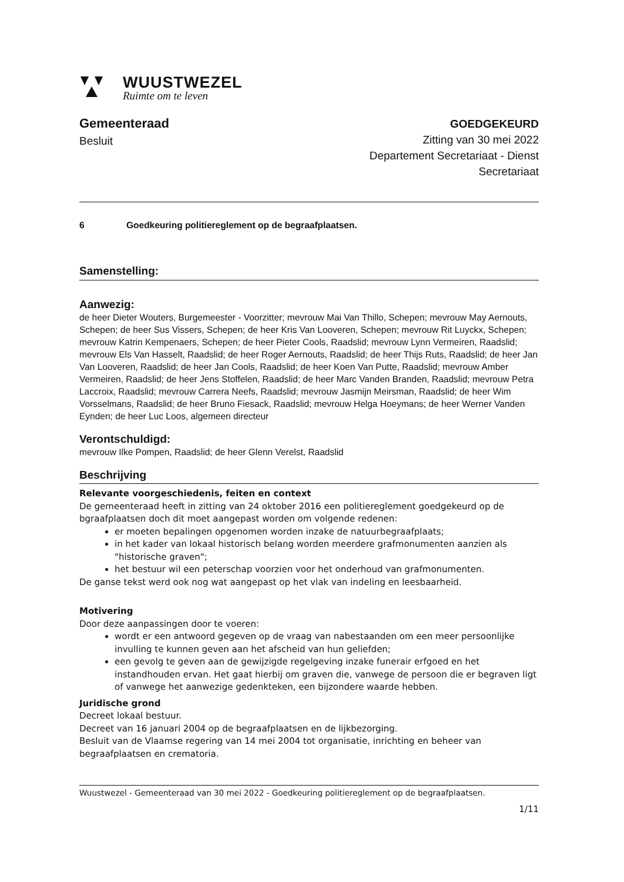WUUSTWEZEL
Ruimte om te leven
Gemeenteraad
Besluit
GOEDGEKEURD
Zitting van 30 mei 2022
Departement Secretariaat - Dienst
Secretariaat
6 Goedkeuring politiereglement op de begraafplaatsen.
Samenstelling:
Aanwezig:
de heer Dieter Wouters, Burgemeester - Voorzitter; mevrouw Mai Van Thillo, Schepen; mevrouw May Aernouts, Schepen; de heer Sus Vissers, Schepen; de heer Kris Van Looveren, Schepen; mevrouw Rit Luyckx, Schepen; mevrouw Katrin Kempenaers, Schepen; de heer Pieter Cools, Raadslid; mevrouw Lynn Vermeiren, Raadslid; mevrouw Els Van Hasselt, Raadslid; de heer Roger Aernouts, Raadslid; de heer Thijs Ruts, Raadslid; de heer Jan Van Looveren, Raadslid; de heer Jan Cools, Raadslid; de heer Koen Van Putte, Raadslid; mevrouw Amber Vermeiren, Raadslid; de heer Jens Stoffelen, Raadslid; de heer Marc Vanden Branden, Raadslid; mevrouw Petra Laccroix, Raadslid; mevrouw Carrera Neefs, Raadslid; mevrouw Jasmijn Meirsman, Raadslid; de heer Wim Vorsselmans, Raadslid; de heer Bruno Fiesack, Raadslid; mevrouw Helga Hoeymans; de heer Werner Vanden Eynden; de heer Luc Loos, algemeen directeur
Verontschuldigd:
mevrouw Ilke Pompen, Raadslid; de heer Glenn Verelst, Raadslid
Beschrijving
Relevante voorgeschiedenis, feiten en context
De gemeenteraad heeft in zitting van 24 oktober 2016 een politiereglement goedgekeurd op de bgraafplaatsen doch dit moet aangepast worden om volgende redenen:
er moeten bepalingen opgenomen worden inzake de natuurbegraafplaats;
in het kader van lokaal historisch belang worden meerdere grafmonumenten aanzien als "historische graven";
het bestuur wil een peterschap voorzien voor het onderhoud van grafmonumenten.
De ganse tekst werd ook nog wat aangepast op het vlak van indeling en leesbaarheid.
Motivering
Door deze aanpassingen door te voeren:
wordt er een antwoord gegeven op de vraag van nabestaanden om een meer persoonlijke invulling te kunnen geven aan het afscheid van hun geliefden;
een gevolg te geven aan de gewijzigde regelgeving inzake funerair erfgoed en het instandhouden ervan. Het gaat hierbij om graven die, vanwege de persoon die er begraven ligt of vanwege het aanwezige gedenkteken, een bijzondere waarde hebben.
Juridische grond
Decreet lokaal bestuur.
Decreet van 16 januari 2004 op de begraafplaatsen en de lijkbezorging.
Besluit van de Vlaamse regering van 14 mei 2004 tot organisatie, inrichting en beheer van begraafplaatsen en crematoria.
Wuustwezel - Gemeenteraad van 30 mei 2022 - Goedkeuring politiereglement op de begraafplaatsen.
1/11